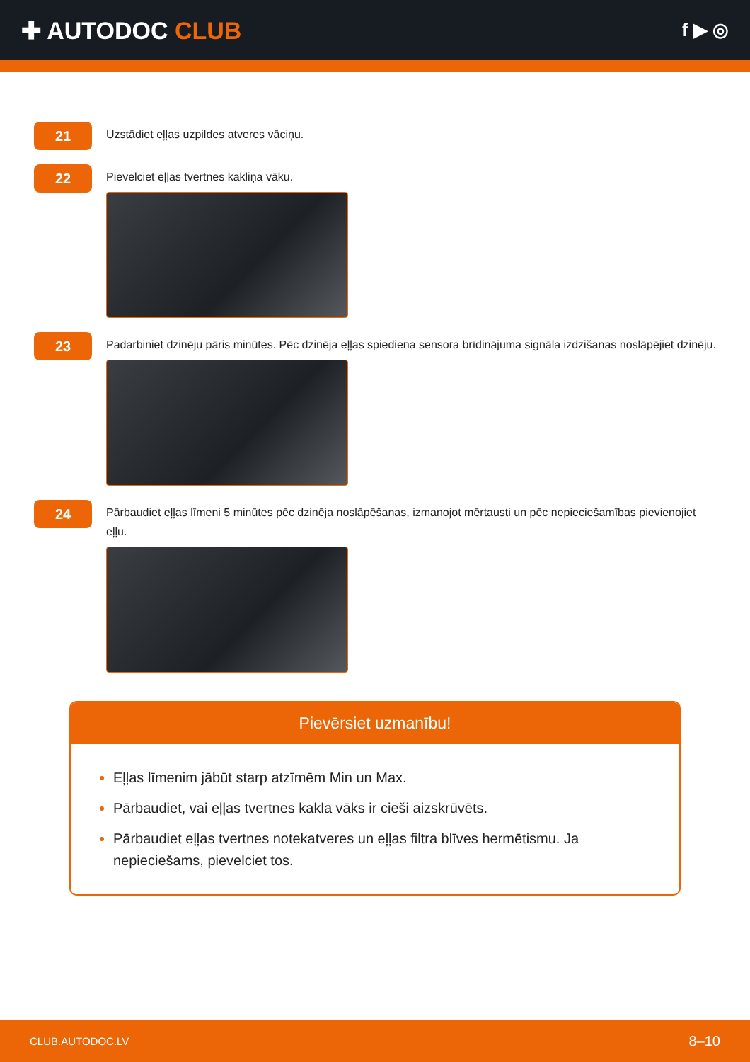✚ AUTODOC CLUB
f ▶ ◎
21
Uzstādiet eļļas uzpildes atveres vāciņu.
22
Pievelciet eļļas tvertnes kakliņa vāku.
23
Padarbiniet dzinēju pāris minūtes. Pēc dzinēja eļļas spiediena sensora brīdinājuma signāla izdzišanas noslāpējiet dzinēju.
24
Pārbaudiet eļļas līmeni 5 minūtes pēc dzinēja noslāpēšanas, izmanojot mērtausti un pēc nepieciešamības pievienojiet eļļu.
Pievērsiet uzmanību!
Eļļas līmenim jābūt starp atzīmēm Min un Max.
Pārbaudiet, vai eļļas tvertnes kakla vāks ir cieši aizskrūvēts.
Pārbaudiet eļļas tvertnes notekatveres un eļļas filtra blīves hermētismu. Ja nepieciešams, pievelciet tos.
CLUB.AUTODOC.LV 8–10